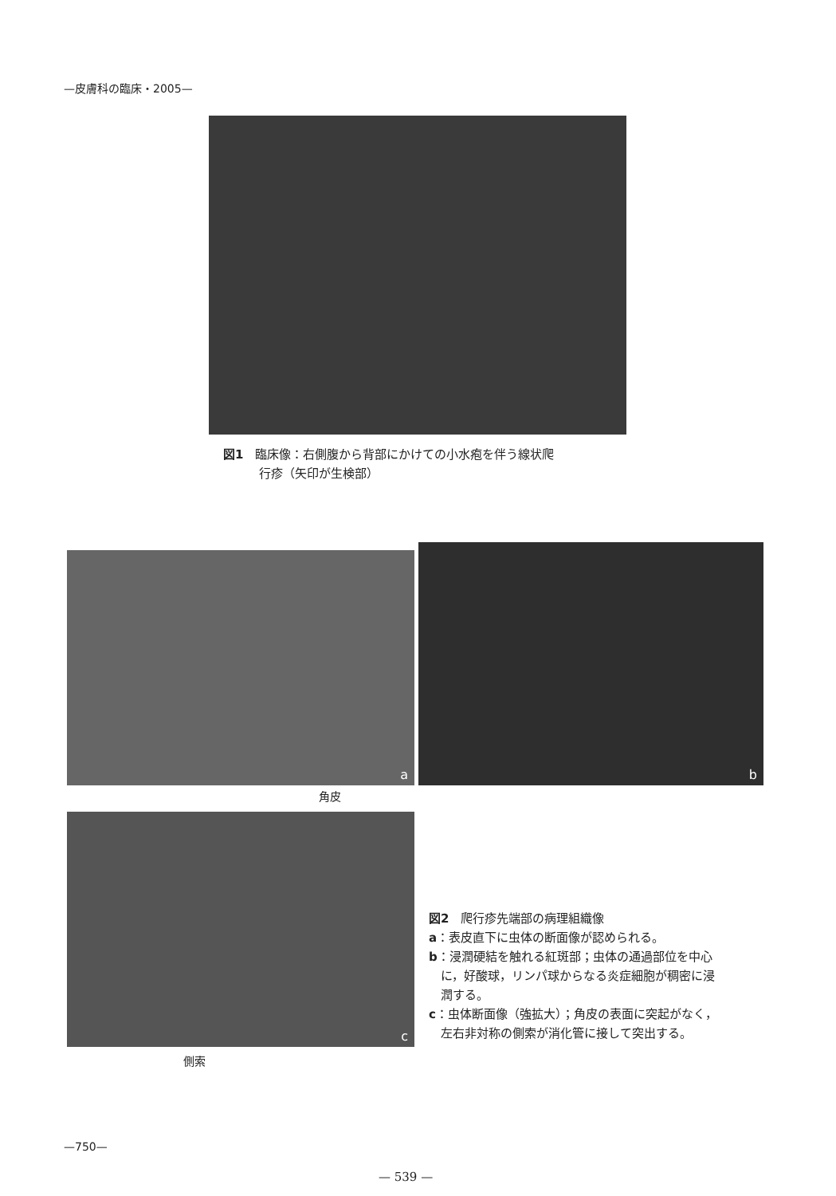—皮膚科の臨床・2005—
図1　臨床像：右側腹から背部にかけての小水疱を伴う線状爬
　　　行疹（矢印が生検部）
a
b
角皮
c
側索
図2　爬行疹先端部の病理組織像
a：表皮直下に虫体の断面像が認められる。
b：浸潤硬結を触れる紅斑部；虫体の通過部位を中心
　に，好酸球，リンパ球からなる炎症細胞が稠密に浸
　潤する。
c：虫体断面像（強拡大）；角皮の表面に突起がなく，
　左右非対称の側索が消化管に接して突出する。
—750—
— 539 —